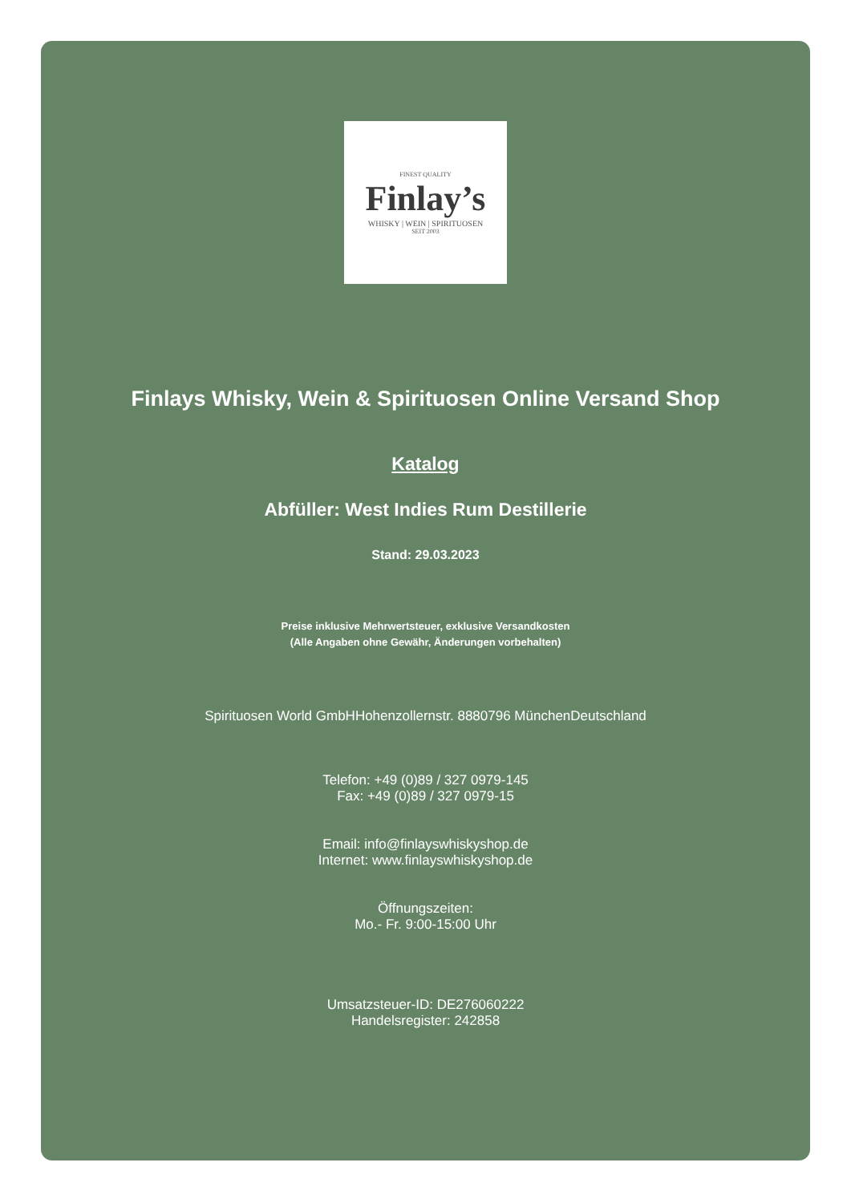FINEST QUALITY
Finlay’s
WHISKY | WEIN | SPIRITUOSEN
SEIT 2003
Finlays Whisky, Wein & Spirituosen Online Versand Shop
Katalog
Abfüller: West Indies Rum Destillerie
Stand: 29.03.2023
Preise inklusive Mehrwertsteuer, exklusive Versandkosten
(Alle Angaben ohne Gewähr, Änderungen vorbehalten)
Spirituosen World GmbHHohenzollernstr. 8880796 MünchenDeutschland
Telefon: +49 (0)89 / 327 0979-145
Fax: +49 (0)89 / 327 0979-15
Email: info@finlayswhiskyshop.de
Internet: www.finlayswhiskyshop.de
Öffnungszeiten:
Mo.- Fr. 9:00-15:00 Uhr
Umsatzsteuer-ID: DE276060222
Handelsregister: 242858